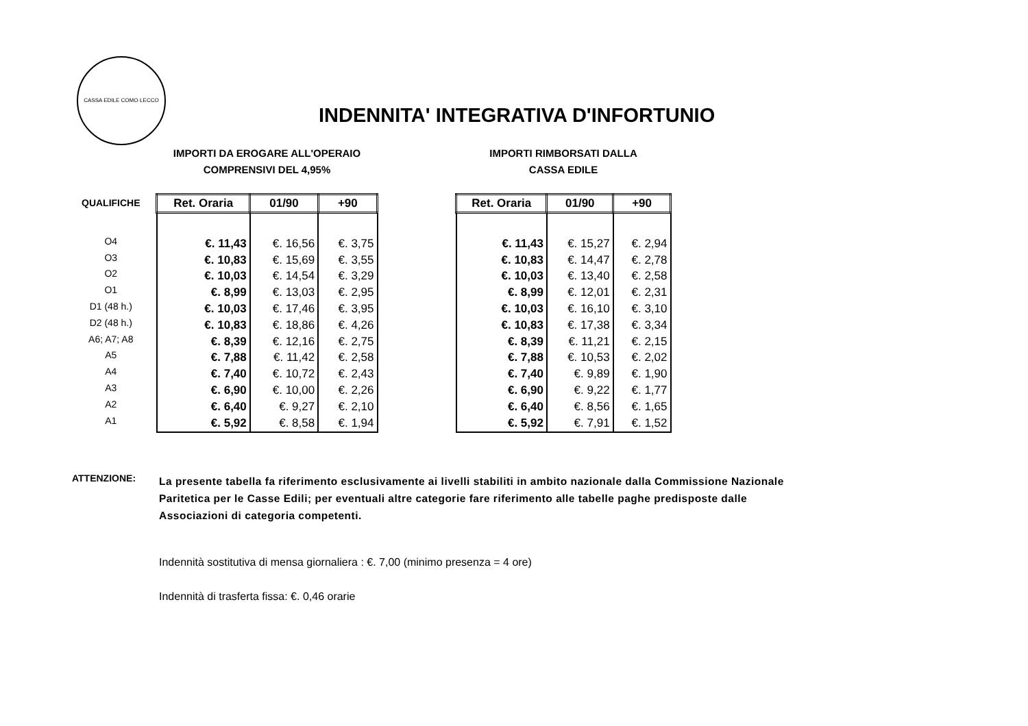CASSA EDILE COMO·LECCO
INDENNITA' INTEGRATIVA D'INFORTUNIO
| QUALIFICHE |
| O4 |
| O3 |
| O2 |
| O1 |
| D1 (48 h.) |
| D2 (48 h.) |
| A6; A7; A8 |
| A5 |
| A4 |
| A3 |
| A2 |
| A1 |
IMPORTI DA EROGARE ALL'OPERAIO
COMPRENSIVI DEL 4,95%
| Ret. Oraria | 01/90 | +90 |
| --- | --- | --- |
| €. 11,43 | €. 16,56 | €. 3,75 |
| €. 10,83 | €. 15,69 | €. 3,55 |
| €. 10,03 | €. 14,54 | €. 3,29 |
| €. 8,99 | €. 13,03 | €. 2,95 |
| €. 10,03 | €. 17,46 | €. 3,95 |
| €. 10,83 | €. 18,86 | €. 4,26 |
| €. 8,39 | €. 12,16 | €. 2,75 |
| €. 7,88 | €. 11,42 | €. 2,58 |
| €. 7,40 | €. 10,72 | €. 2,43 |
| €. 6,90 | €. 10,00 | €. 2,26 |
| €. 6,40 | €. 9,27 | €. 2,10 |
| €. 5,92 | €. 8,58 | €. 1,94 |
IMPORTI RIMBORSATI DALLA
CASSA EDILE
| Ret. Oraria | 01/90 | +90 |
| --- | --- | --- |
| €. 11,43 | €. 15,27 | €. 2,94 |
| €. 10,83 | €. 14,47 | €. 2,78 |
| €. 10,03 | €. 13,40 | €. 2,58 |
| €. 8,99 | €. 12,01 | €. 2,31 |
| €. 10,03 | €. 16,10 | €. 3,10 |
| €. 10,83 | €. 17,38 | €. 3,34 |
| €. 8,39 | €. 11,21 | €. 2,15 |
| €. 7,88 | €. 10,53 | €. 2,02 |
| €. 7,40 | €. 9,89 | €. 1,90 |
| €. 6,90 | €. 9,22 | €. 1,77 |
| €. 6,40 | €. 8,56 | €. 1,65 |
| €. 5,92 | €. 7,91 | €. 1,52 |
ATTENZIONE:
La presente tabella fa riferimento esclusivamente ai livelli stabiliti in ambito nazionale dalla Commissione Nazionale
Paritetica per le Casse Edili; per eventuali altre categorie fare riferimento alle tabelle paghe predisposte dalle
Associazioni di categoria competenti.
Indennità sostitutiva di mensa giornaliera : €. 7,00 (minimo presenza = 4 ore)
Indennità di trasferta fissa: €. 0,46 orarie